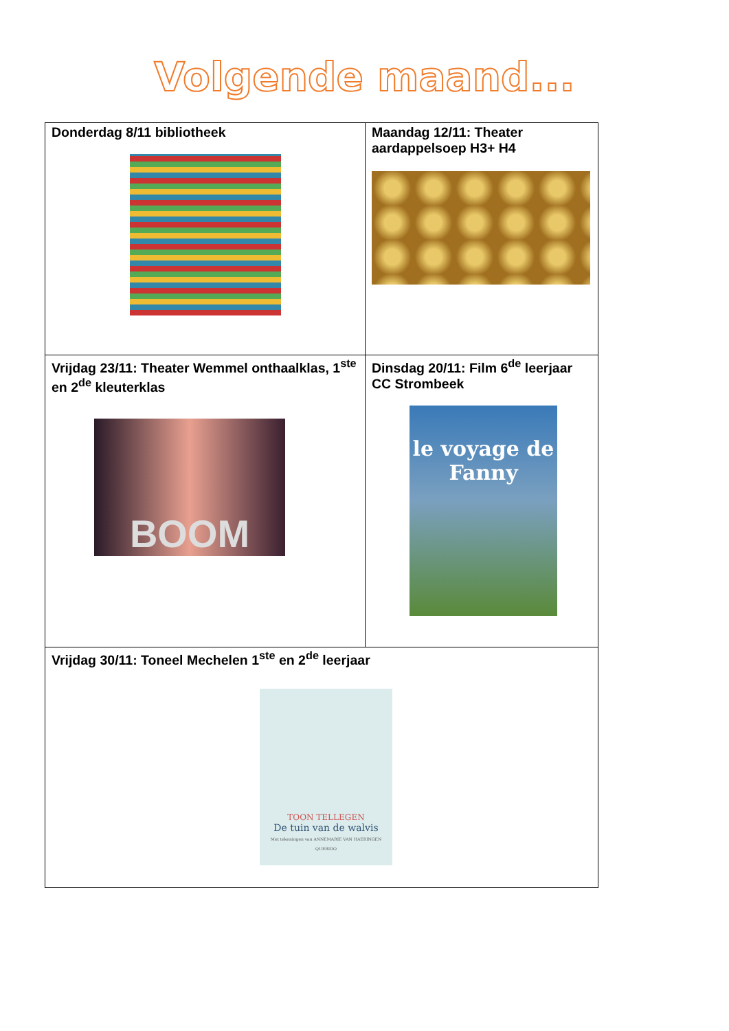Volgende maand...
| Donderdag 8/11 bibliotheek | Maandag 12/11: Theater aardappelsoep H3+ H4 |
| Vrijdag 23/11: Theater Wemmel onthaalklas, 1<sup>ste</sup> en 2<sup>de</sup> kleuterklas BOOM | Dinsdag 20/11: Film 6<sup>de</sup> leerjaar CC Strombeek le voyage de Fanny |
| Vrijdag 30/11: Toneel Mechelen 1<sup>ste</sup> en 2<sup>de</sup> leerjaar TOON TELLEGEN De tuin van de walvis Met tekeningen van ANNEMARIE VAN HAERINGEN QUERIDO | |